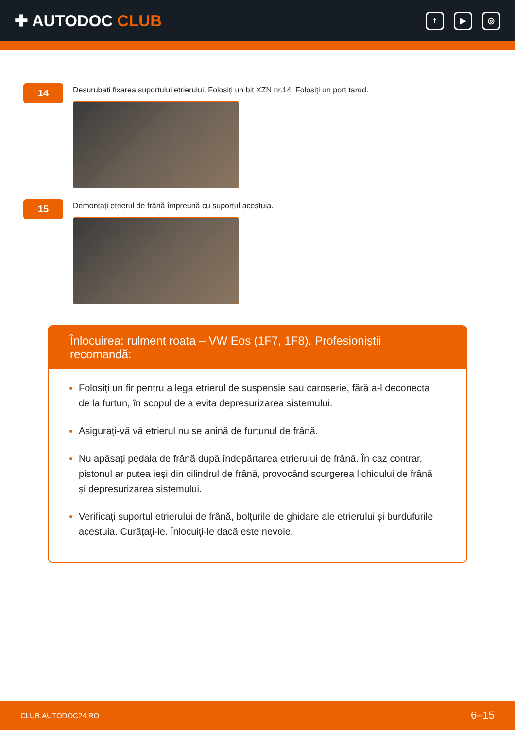✚ AUTODOC CLUB
f ▶ ◎
14
Deșurubați fixarea suportului etrierului. Folosiți un bit XZN nr.14. Folosiți un port tarod.
15
Demontați etrierul de frână împreună cu suportul acestuia.
Înlocuirea: rulment roata – VW Eos (1F7, 1F8). Profesioniștii recomandă:
Folosiți un fir pentru a lega etrierul de suspensie sau caroserie, fără a-l deconecta de la furtun, în scopul de a evita depresurizarea sistemului.
Asigurați-vă vă etrierul nu se anină de furtunul de frână.
Nu apăsați pedala de frână după îndepărtarea etrierului de frână. În caz contrar, pistonul ar putea ieși din cilindrul de frână, provocând scurgerea lichidului de frână și depresurizarea sistemului.
Verificați suportul etrierului de frână, bolțurile de ghidare ale etrierului și burdufurile acestuia. Curățați-le. Înlocuiți-le dacă este nevoie.
CLUB.AUTODOC24.RO 6–15